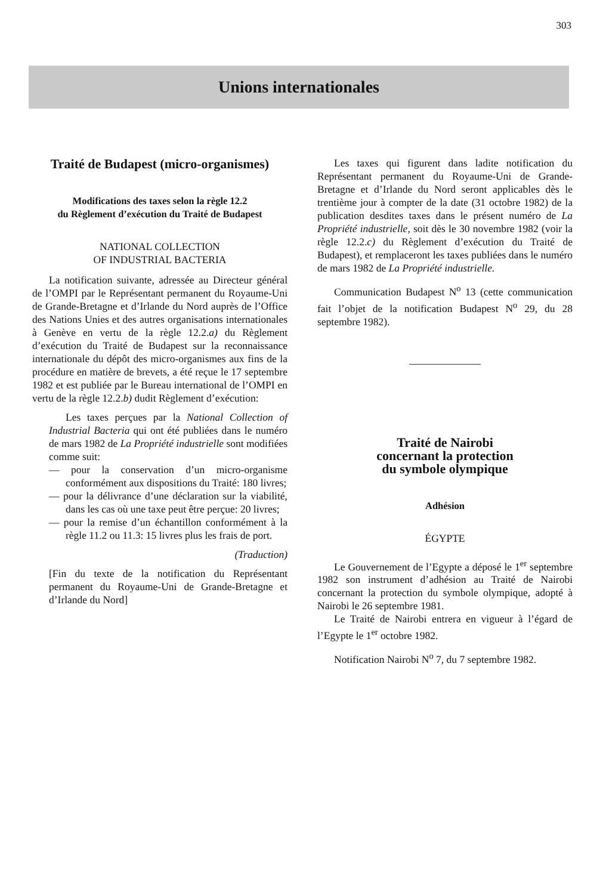303
Unions internationales
Traité de Budapest (micro-organismes)
Modifications des taxes selon la règle 12.2
du Règlement d’exécution du Traité de Budapest
NATIONAL COLLECTION
OF INDUSTRIAL BACTERIA
La notification suivante, adressée au Directeur général de l’OMPI par le Représentant permanent du Royaume-Uni de Grande-Bretagne et d’Irlande du Nord auprès de l’Office des Nations Unies et des autres organisations internationales à Genève en vertu de la règle 12.2.a) du Règlement d’exécution du Traité de Budapest sur la reconnaissance internationale du dépôt des micro-organismes aux fins de la procédure en matière de brevets, a été reçue le 17 septembre 1982 et est publiée par le Bureau international de l’OMPI en vertu de la règle 12.2.b) dudit Règlement d’exécution:
Les taxes perçues par la National Collection of Industrial Bacteria qui ont été publiées dans le numéro de mars 1982 de La Propriété industrielle sont modifiées comme suit:
— pour la conservation d’un micro-organisme conformément aux dispositions du Traité: 180 livres;
— pour la délivrance d’une déclaration sur la viabilité, dans les cas où une taxe peut être perçue: 20 livres;
— pour la remise d’un échantillon conformément à la règle 11.2 ou 11.3: 15 livres plus les frais de port.
(Traduction)
[Fin du texte de la notification du Représentant permanent du Royaume-Uni de Grande-Bretagne et d’Irlande du Nord]
Les taxes qui figurent dans ladite notification du Représentant permanent du Royaume-Uni de Grande-Bretagne et d’Irlande du Nord seront applicables dès le trentième jour à compter de la date (31 octobre 1982) de la publication desdites taxes dans le présent numéro de La Propriété industrielle, soit dès le 30 novembre 1982 (voir la règle 12.2.c) du Règlement d’exécution du Traité de Budapest), et remplaceront les taxes publiées dans le numéro de mars 1982 de La Propriété industrielle.
Communication Budapest N<sup>o</sup> 13 (cette communication fait l’objet de la notification Budapest N<sup>o</sup> 29, du 28 septembre 1982).
Traité de Nairobi
concernant la protection
du symbole olympique
Adhésion
ÉGYPTE
Le Gouvernement de l’Egypte a déposé le 1<sup>er</sup> septembre 1982 son instrument d’adhésion au Traité de Nairobi concernant la protection du symbole olympique, adopté à Nairobi le 26 septembre 1981.
Le Traité de Nairobi entrera en vigueur à l’égard de l’Egypte le 1<sup>er</sup> octobre 1982.
Notification Nairobi N<sup>o</sup> 7, du 7 septembre 1982.